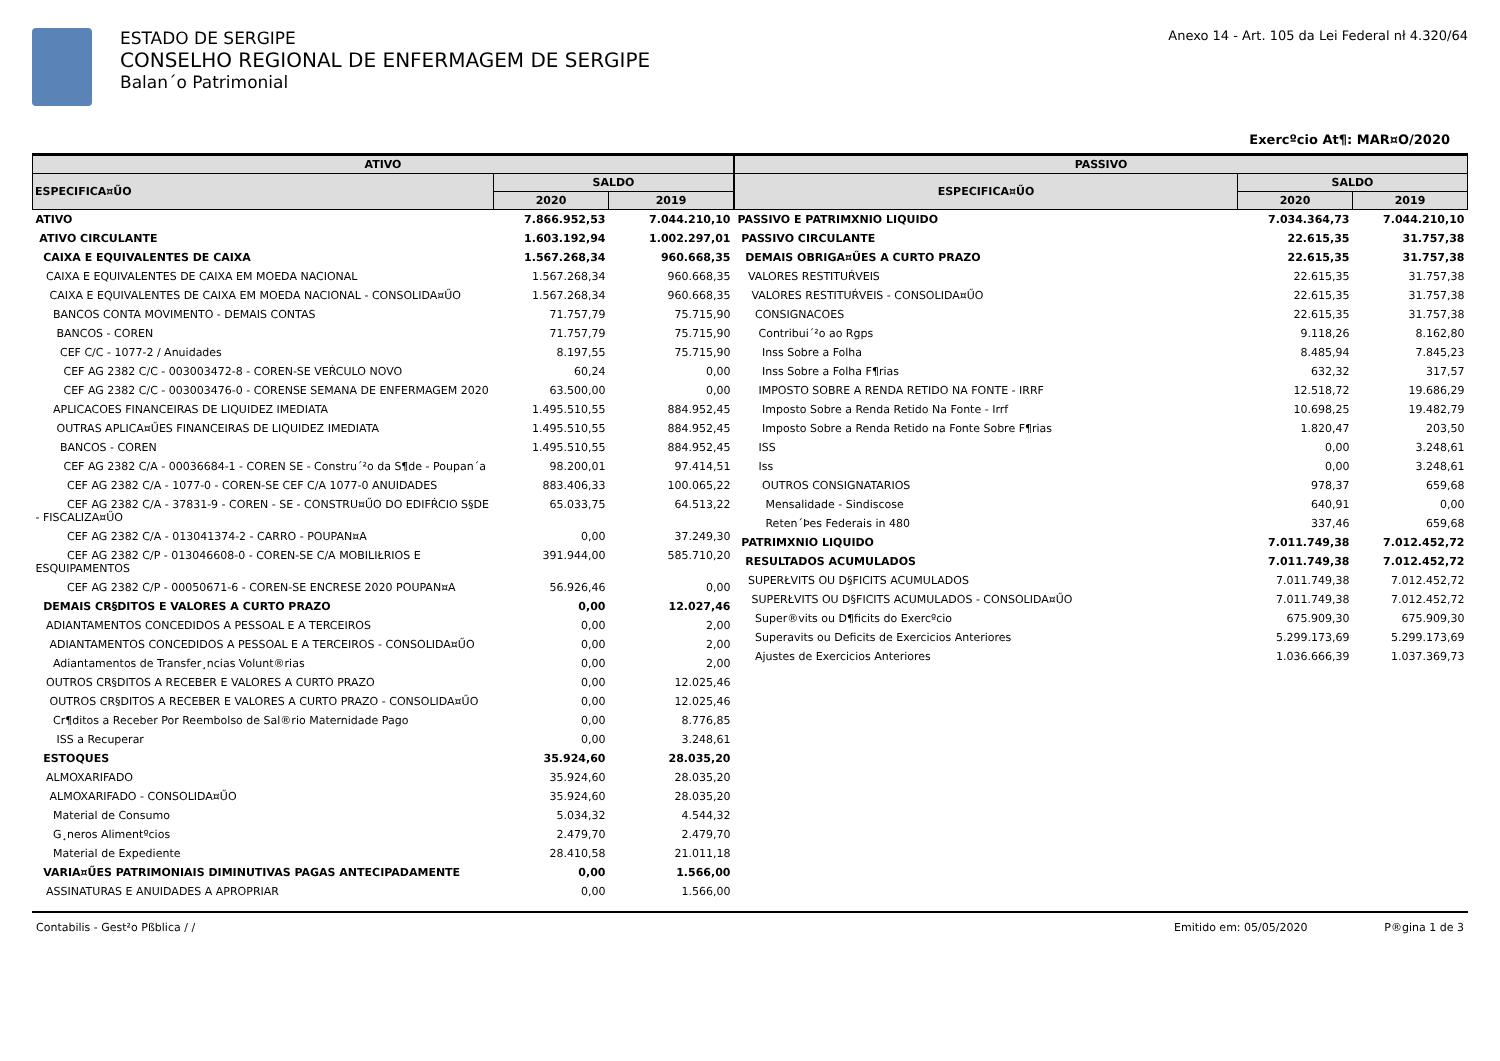ESTADO DE SERGIPE
CONSELHO REGIONAL DE ENFERMAGEM DE SERGIPE
Balan´o Patrimonial
Anexo 14 - Art. 105 da Lei Federal nł 4.320/64
Exercºcio At¶: MAR¤O/2020
| ATIVO | | |
| --- | --- | --- |
| ESPECIFICA¤ŰO | SALDO | |
| | 2020 | 2019 |
| ATIVO | 7.866.952,53 | 7.044.210,10 |
| ATIVO CIRCULANTE | 1.603.192,94 | 1.002.297,01 |
| CAIXA E EQUIVALENTES DE CAIXA | 1.567.268,34 | 960.668,35 |
| CAIXA E EQUIVALENTES DE CAIXA EM MOEDA NACIONAL | 1.567.268,34 | 960.668,35 |
| CAIXA E EQUIVALENTES DE CAIXA EM MOEDA NACIONAL - CONSOLIDA¤ŰO | 1.567.268,34 | 960.668,35 |
| BANCOS CONTA MOVIMENTO - DEMAIS CONTAS | 71.757,79 | 75.715,90 |
| BANCOS - COREN | 71.757,79 | 75.715,90 |
| CEF C/C - 1077-2 / Anuidades | 8.197,55 | 75.715,90 |
| CEF AG 2382 C/C - 003003472-8 - COREN-SE VEŔCULO NOVO | 60,24 | 0,00 |
| CEF AG 2382 C/C - 003003476-0 - CORENSE SEMANA DE ENFERMAGEM 2020 | 63.500,00 | 0,00 |
| APLICACOES FINANCEIRAS DE LIQUIDEZ IMEDIATA | 1.495.510,55 | 884.952,45 |
| OUTRAS APLICA¤ŰES FINANCEIRAS DE LIQUIDEZ IMEDIATA | 1.495.510,55 | 884.952,45 |
| BANCOS - COREN | 1.495.510,55 | 884.952,45 |
| CEF AG 2382 C/A - 00036684-1 - COREN SE - Constru´²o da S¶de - Poupan´a | 98.200,01 | 97.414,51 |
| CEF AG 2382 C/A - 1077-0 - COREN-SE CEF C/A 1077-0 ANUIDADES | 883.406,33 | 100.065,22 |
| CEF AG 2382 C/A - 37831-9 - COREN - SE - CONSTRU¤ŰO DO EDIFŔCIO S§DE - FISCALIZA¤ŰO | 65.033,75 | 64.513,22 |
| CEF AG 2382 C/A - 013041374-2 - CARRO - POUPAN¤A | 0,00 | 37.249,30 |
| CEF AG 2382 C/P - 013046608-0 - COREN-SE C/A MOBILIŁRIOS E ESQUIPAMENTOS | 391.944,00 | 585.710,20 |
| CEF AG 2382 C/P - 00050671-6 - COREN-SE ENCRESE 2020 POUPAN¤A | 56.926,46 | 0,00 |
| DEMAIS CR§DITOS E VALORES A CURTO PRAZO | 0,00 | 12.027,46 |
| ADIANTAMENTOS CONCEDIDOS A PESSOAL E A TERCEIROS | 0,00 | 2,00 |
| ADIANTAMENTOS CONCEDIDOS A PESSOAL E A TERCEIROS - CONSOLIDA¤ŰO | 0,00 | 2,00 |
| Adiantamentos de Transfer¸ncias Volunt®rias | 0,00 | 2,00 |
| OUTROS CR§DITOS A RECEBER E VALORES A CURTO PRAZO | 0,00 | 12.025,46 |
| OUTROS CR§DITOS A RECEBER E VALORES A CURTO PRAZO - CONSOLIDA¤ŰO | 0,00 | 12.025,46 |
| Cr¶ditos a Receber Por Reembolso de Sal®rio Maternidade Pago | 0,00 | 8.776,85 |
| ISS a Recuperar | 0,00 | 3.248,61 |
| ESTOQUES | 35.924,60 | 28.035,20 |
| ALMOXARIFADO | 35.924,60 | 28.035,20 |
| ALMOXARIFADO - CONSOLIDA¤ŰO | 35.924,60 | 28.035,20 |
| Material de Consumo | 5.034,32 | 4.544,32 |
| G¸neros Alimentºcios | 2.479,70 | 2.479,70 |
| Material de Expediente | 28.410,58 | 21.011,18 |
| VARIA¤ŰES PATRIMONIAIS DIMINUTIVAS PAGAS ANTECIPADAMENTE | 0,00 | 1.566,00 |
| ASSINATURAS E ANUIDADES A APROPRIAR | 0,00 | 1.566,00 |
| PASSIVO | | |
| --- | --- | --- |
| ESPECIFICA¤ŰO | SALDO | |
| | 2020 | 2019 |
| PASSIVO E PATRIMXNIO LIQUIDO | 7.034.364,73 | 7.044.210,10 |
| PASSIVO CIRCULANTE | 22.615,35 | 31.757,38 |
| DEMAIS OBRIGA¤ŰES A CURTO PRAZO | 22.615,35 | 31.757,38 |
| VALORES RESTITUŔVEIS | 22.615,35 | 31.757,38 |
| VALORES RESTITUŔVEIS - CONSOLIDA¤ŰO | 22.615,35 | 31.757,38 |
| CONSIGNACOES | 22.615,35 | 31.757,38 |
| Contribui´²o ao Rgps | 9.118,26 | 8.162,80 |
| Inss Sobre a Folha | 8.485,94 | 7.845,23 |
| Inss Sobre a Folha F¶rias | 632,32 | 317,57 |
| IMPOSTO SOBRE A RENDA RETIDO NA FONTE - IRRF | 12.518,72 | 19.686,29 |
| Imposto Sobre a Renda Retido Na Fonte - Irrf | 10.698,25 | 19.482,79 |
| Imposto Sobre a Renda Retido na Fonte Sobre F¶rias | 1.820,47 | 203,50 |
| ISS | 0,00 | 3.248,61 |
| Iss | 0,00 | 3.248,61 |
| OUTROS CONSIGNATARIOS | 978,37 | 659,68 |
| Mensalidade - Sindiscose | 640,91 | 0,00 |
| Reten´Þes Federais in 480 | 337,46 | 659,68 |
| PATRIMXNIO LIQUIDO | 7.011.749,38 | 7.012.452,72 |
| RESULTADOS ACUMULADOS | 7.011.749,38 | 7.012.452,72 |
| SUPERŁVITS OU D§FICITS ACUMULADOS | 7.011.749,38 | 7.012.452,72 |
| SUPERŁVITS OU D§FICITS ACUMULADOS - CONSOLIDA¤ŰO | 7.011.749,38 | 7.012.452,72 |
| Super®vits ou D¶ficits do Exercºcio | 675.909,30 | 675.909,30 |
| Superavits ou Deficits de Exercicios Anteriores | 5.299.173,69 | 5.299.173,69 |
| Ajustes de Exercicios Anteriores | 1.036.666,39 | 1.037.369,73 |
Contabilis - Gest²o Pßblica / / Emitido em: 05/05/2020 P®gina 1 de 3